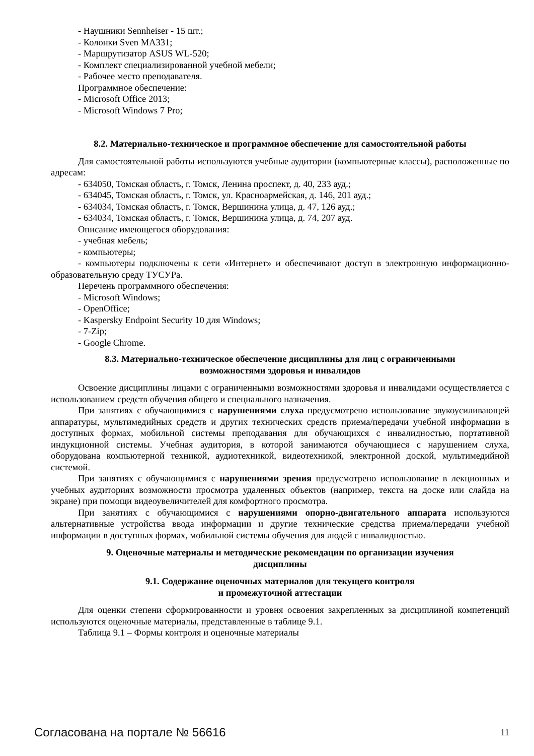- Наушники Sennheiser - 15 шт.;
- Колонки Sven MA331;
- Маршрутизатор ASUS WL-520;
- Комплект специализированной учебной мебели;
- Рабочее место преподавателя.
Программное обеспечение:
- Microsoft Office 2013;
- Microsoft Windows 7 Pro;
8.2. Материально-техническое и программное обеспечение для самостоятельной работы
Для самостоятельной работы используются учебные аудитории (компьютерные классы), расположенные по адресам:
- 634050, Томская область, г. Томск, Ленина проспект, д. 40, 233 ауд.;
- 634045, Томская область, г. Томск, ул. Красноармейская, д. 146, 201 ауд.;
- 634034, Томская область, г. Томск, Вершинина улица, д. 47, 126 ауд.;
- 634034, Томская область, г. Томск, Вершинина улица, д. 74, 207 ауд.
Описание имеющегося оборудования:
- учебная мебель;
- компьютеры;
- компьютеры подключены к сети «Интернет» и обеспечивают доступ в электронную информационно-образовательную среду ТУСУРа.
Перечень программного обеспечения:
- Microsoft Windows;
- OpenOffice;
- Kaspersky Endpoint Security 10 для Windows;
- 7-Zip;
- Google Chrome.
8.3. Материально-техническое обеспечение дисциплины для лиц с ограниченными
возможностями здоровья и инвалидов
Освоение дисциплины лицами с ограниченными возможностями здоровья и инвалидами осуществляется с использованием средств обучения общего и специального назначения.
При занятиях с обучающимися с нарушениями слуха предусмотрено использование звукоусиливающей аппаратуры, мультимедийных средств и других технических средств приема/передачи учебной информации в доступных формах, мобильной системы преподавания для обучающихся с инвалидностью, портативной индукционной системы. Учебная аудитория, в которой занимаются обучающиеся с нарушением слуха, оборудована компьютерной техникой, аудиотехникой, видеотехникой, электронной доской, мультимедийной системой.
При занятиях с обучающимися с нарушениями зрения предусмотрено использование в лекционных и учебных аудиториях возможности просмотра удаленных объектов (например, текста на доске или слайда на экране) при помощи видеоувеличителей для комфортного просмотра.
При занятиях с обучающимися с нарушениями опорно-двигательного аппарата используются альтернативные устройства ввода информации и другие технические средства приема/передачи учебной информации в доступных формах, мобильной системы обучения для людей с инвалидностью.
9. Оценочные материалы и методические рекомендации по организации изучения
дисциплины
9.1. Содержание оценочных материалов для текущего контроля
и промежуточной аттестации
Для оценки степени сформированности и уровня освоения закрепленных за дисциплиной компетенций используются оценочные материалы, представленные в таблице 9.1.
Таблица 9.1 – Формы контроля и оценочные материалы
Согласована на портале № 56616 11